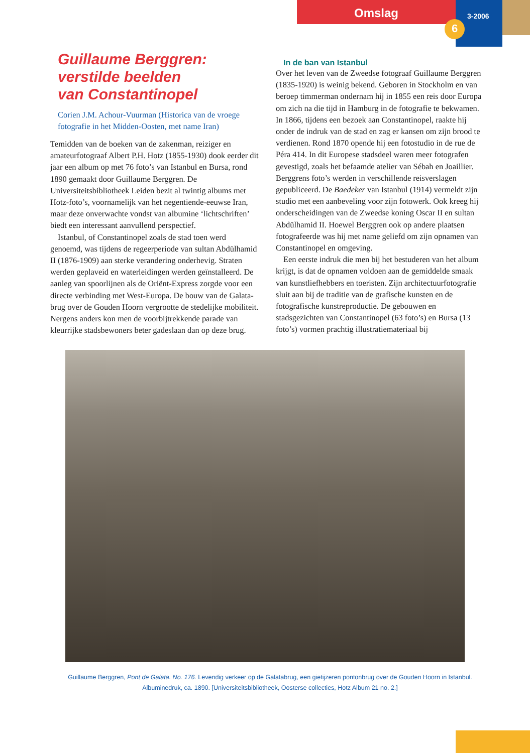Omslag 3-2006
6
Guillaume Berggren:
verstilde beelden
van Constantinopel
Corien J.M. Achour-Vuurman (Historica van de vroege fotografie in het Midden-Oosten, met name Iran)
Temidden van de boeken van de zakenman, reiziger en amateurfotograaf Albert P.H. Hotz (1855-1930) dook eerder dit jaar een album op met 76 foto’s van Istanbul en Bursa, rond 1890 gemaakt door Guillaume Berggren. De Universiteitsbibliotheek Leiden bezit al twintig albums met Hotz-foto’s, voornamelijk van het negentiende-eeuwse Iran, maar deze onverwachte vondst van albumine ‘lichtschriften’ biedt een interessant aanvullend perspectief.
Istanbul, of Constantinopel zoals de stad toen werd genoemd, was tijdens de regeerperiode van sultan Abdülhamid II (1876-1909) aan sterke verandering onderhevig. Straten werden geplaveid en waterleidingen werden geïnstalleerd. De aanleg van spoorlijnen als de Oriënt-Express zorgde voor een directe verbinding met West-Europa. De bouw van de Galata-brug over de Gouden Hoorn vergrootte de stedelijke mobiliteit. Nergens anders kon men de voorbijtrekkende parade van kleurrijke stadsbewoners beter gadeslaan dan op deze brug.
In de ban van Istanbul
Over het leven van de Zweedse fotograaf Guillaume Berggren (1835-1920) is weinig bekend. Geboren in Stockholm en van beroep timmerman ondernam hij in 1855 een reis door Europa om zich na die tijd in Hamburg in de fotografie te bekwamen. In 1866, tijdens een bezoek aan Constantinopel, raakte hij onder de indruk van de stad en zag er kansen om zijn brood te verdienen. Rond 1870 opende hij een fotostudio in de rue de Péra 414. In dit Europese stadsdeel waren meer fotografen gevestigd, zoals het befaamde atelier van Sébah en Joaillier. Berggrens foto’s werden in verschillende reisverslagen gepubliceerd. De Baedeker van Istanbul (1914) vermeldt zijn studio met een aanbeveling voor zijn fotowerk. Ook kreeg hij onderscheidingen van de Zweedse koning Oscar II en sultan Abdülhamid II. Hoewel Berggren ook op andere plaatsen fotografeerde was hij met name geliefd om zijn opnamen van Constantinopel en omgeving.
Een eerste indruk die men bij het bestuderen van het album krijgt, is dat de opnamen voldoen aan de gemiddelde smaak van kunstliefhebbers en toeristen. Zijn architectuurfotografie sluit aan bij de traditie van de grafische kunsten en de fotografische kunstreproductie. De gebouwen en stadsgezichten van Constantinopel (63 foto’s) en Bursa (13 foto’s) vormen prachtig illustratiemateriaal bij
Guillaume Berggren, Pont de Galata. No. 176. Levendig verkeer op de Galatabrug, een gietijzeren pontonbrug over de Gouden Hoorn in Istanbul. Albuminedruk, ca. 1890. [Universiteitsbibliotheek, Oosterse collecties, Hotz Album 21 no. 2.]